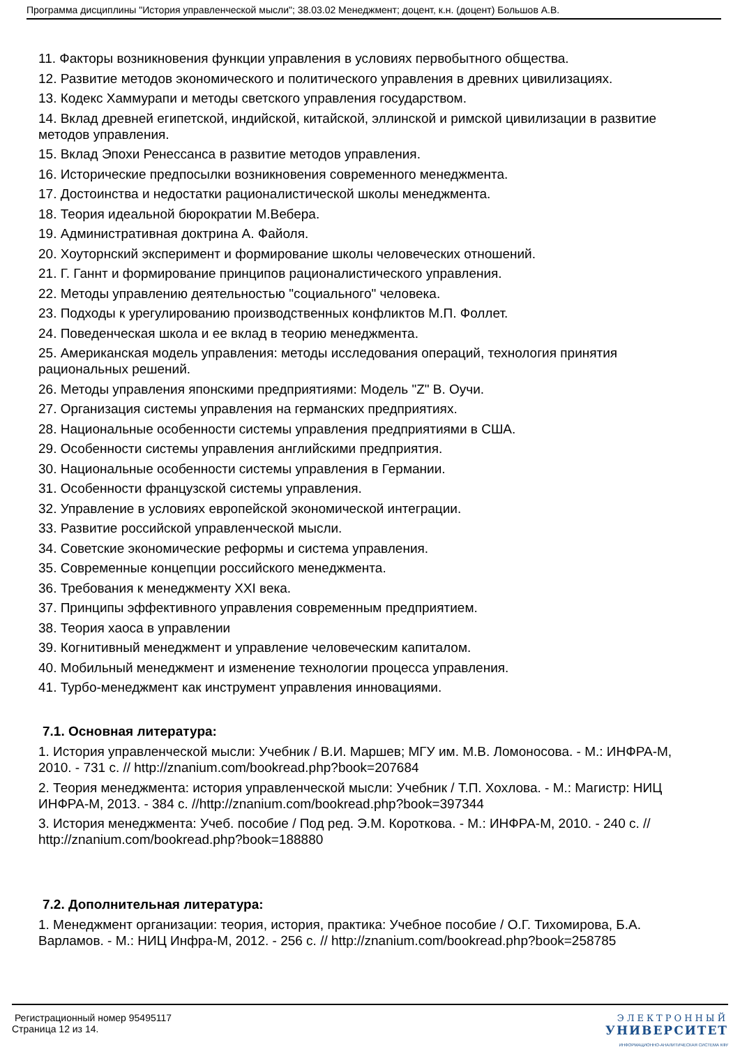Программа дисциплины "История управленческой мысли"; 38.03.02 Менеджмент; доцент, к.н. (доцент) Большов А.В.
11. Факторы возникновения функции управления в условиях первобытного общества.
12. Развитие методов экономического и политического управления в древних цивилизациях.
13. Кодекс Хаммурапи и методы светского управления государством.
14. Вклад древней египетской, индийской, китайской, эллинской и римской цивилизации в развитие методов управления.
15. Вклад Эпохи Ренессанса в развитие методов управления.
16. Исторические предпосылки возникновения современного менеджмента.
17. Достоинства и недостатки рационалистической школы менеджмента.
18. Теория идеальной бюрократии М.Вебера.
19. Административная доктрина А. Файоля.
20. Хоуторнский эксперимент и формирование школы человеческих отношений.
21. Г. Ганнт и формирование принципов рационалистического управления.
22. Методы управлению деятельностью "социального" человека.
23. Подходы к урегулированию производственных конфликтов М.П. Фоллет.
24. Поведенческая школа и ее вклад в теорию менеджмента.
25. Американская модель управления: методы исследования операций, технология принятия рациональных решений.
26. Методы управления японскими предприятиями: Модель "Z" В. Оучи.
27. Организация системы управления на германских предприятиях.
28. Национальные особенности системы управления предприятиями в США.
29. Особенности системы управления английскими предприятия.
30. Национальные особенности системы управления в Германии.
31. Особенности французской системы управления.
32. Управление в условиях европейской экономической интеграции.
33. Развитие российской управленческой мысли.
34. Советские экономические реформы и система управления.
35. Современные концепции российского менеджмента.
36. Требования к менеджменту XXI века.
37. Принципы эффективного управления современным предприятием.
38. Теория хаоса в управлении
39. Когнитивный менеджмент и управление человеческим капиталом.
40. Мобильный менеджмент и изменение технологии процесса управления.
41. Турбо-менеджмент как инструмент управления инновациями.
7.1. Основная литература:
1. История управленческой мысли: Учебник / В.И. Маршев; МГУ им. М.В. Ломоносова. - М.: ИНФРА-М, 2010. - 731 с. // http://znanium.com/bookread.php?book=207684
2. Теория менеджмента: история управленческой мысли: Учебник / Т.П. Хохлова. - М.: Магистр: НИЦ ИНФРА-М, 2013. - 384 с. //http://znanium.com/bookread.php?book=397344
3. История менеджмента: Учеб. пособие / Под ред. Э.М. Короткова. - М.: ИНФРА-М, 2010. - 240 с. // http://znanium.com/bookread.php?book=188880
7.2. Дополнительная литература:
1. Менеджмент организации: теория, история, практика: Учебное пособие / О.Г. Тихомирова, Б.А. Варламов. - М.: НИЦ Инфра-М, 2012. - 256 с. // http://znanium.com/bookread.php?book=258785
Регистрационный номер 95495117
Страница 12 из 14.
ЭЛЕКТРОННЫЙ
УНИВЕРСИТЕТ
ИНФОРМАЦИОННО-АНАЛИТИЧЕСКАЯ СИСТЕМА КФУ